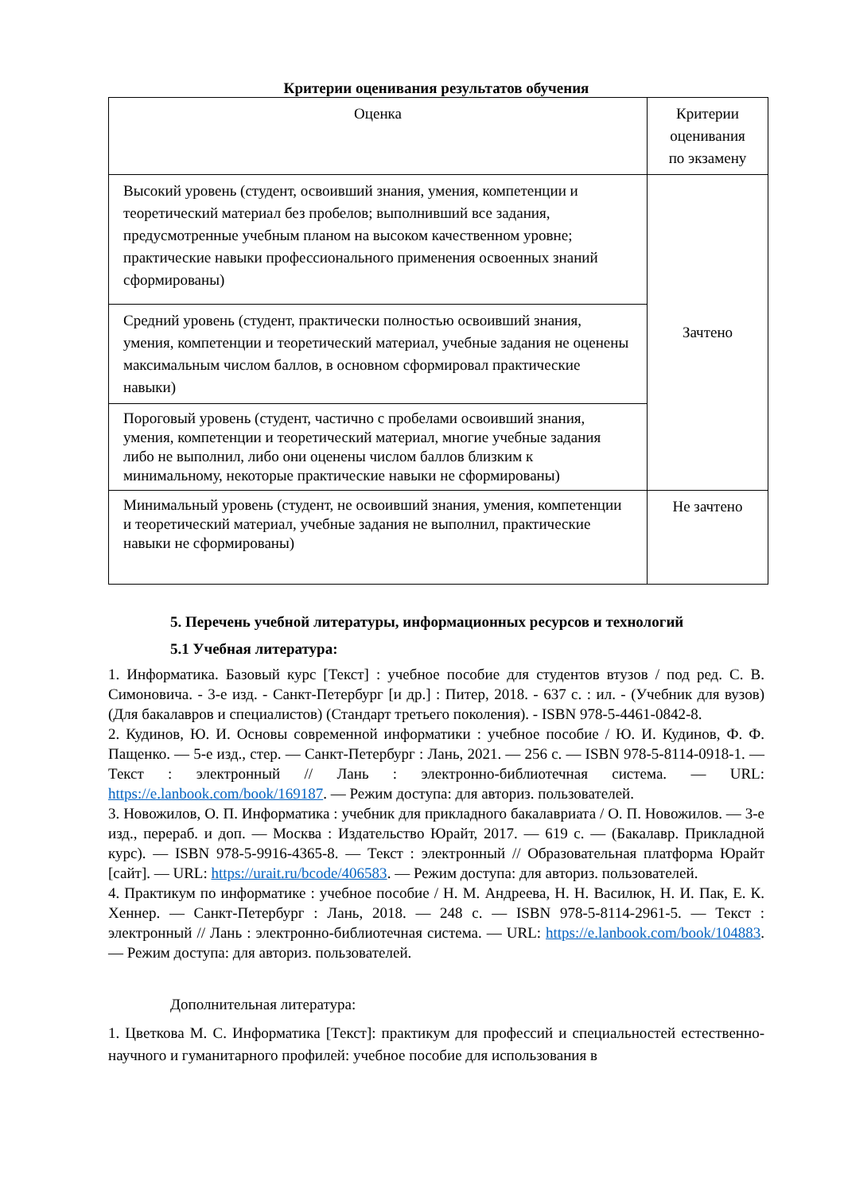Критерии оценивания результатов обучения
| Оценка | Критерии оценивания по экзамену |
| --- | --- |
| Высокий уровень (студент, освоивший знания, умения, компетенции и теоретический материал без пробелов; выполнивший все задания, предусмотренные учебным планом на высоком качественном уровне; практические навыки профессионального применения освоенных знаний сформированы) | Зачтено |
| Средний уровень (студент, практически полностью освоивший знания, умения, компетенции и теоретический материал, учебные задания не оценены максимальным числом баллов, в основном сформировал практические навыки) | |
| Пороговый уровень (студент, частично с пробелами освоивший знания, умения, компетенции и теоретический материал, многие учебные задания либо не выполнил, либо они оценены числом баллов близким к минимальному, некоторые практические навыки не сформированы) | |
| Минимальный уровень (студент, не освоивший знания, умения, компетенции и теоретический материал, учебные задания не выполнил, практические навыки не сформированы) | Не зачтено |
5. Перечень учебной литературы, информационных ресурсов и технологий
5.1 Учебная литература:
1. Информатика. Базовый курс [Текст] : учебное пособие для студентов втузов / под ред. С. В. Симоновича. - 3-е изд. - Санкт-Петербург [и др.] : Питер, 2018. - 637 с. : ил. - (Учебник для вузов) (Для бакалавров и специалистов) (Стандарт третьего поколения). - ISBN 978-5-4461-0842-8.
2. Кудинов, Ю. И. Основы современной информатики : учебное пособие / Ю. И. Кудинов, Ф. Ф. Пащенко. — 5-е изд., стер. — Санкт-Петербург : Лань, 2021. — 256 с. — ISBN 978-5-8114-0918-1. — Текст : электронный // Лань : электронно-библиотечная система. — URL: https://e.lanbook.com/book/169187. — Режим доступа: для авториз. пользователей.
3. Новожилов, О. П. Информатика : учебник для прикладного бакалавриата / О. П. Новожилов. — 3-е изд., перераб. и доп. — Москва : Издательство Юрайт, 2017. — 619 с. — (Бакалавр. Прикладной курс). — ISBN 978-5-9916-4365-8. — Текст : электронный // Образовательная платформа Юрайт [сайт]. — URL: https://urait.ru/bcode/406583. — Режим доступа: для авториз. пользователей.
4. Практикум по информатике : учебное пособие / Н. М. Андреева, Н. Н. Василюк, Н. И. Пак, Е. К. Хеннер. — Санкт-Петербург : Лань, 2018. — 248 с. — ISBN 978-5-8114-2961-5. — Текст : электронный // Лань : электронно-библиотечная система. — URL: https://e.lanbook.com/book/104883. — Режим доступа: для авториз. пользователей.
Дополнительная литература:
1. Цветкова М. С. Информатика [Текст]: практикум для профессий и специальностей естественно-научного и гуманитарного профилей: учебное пособие для использования в